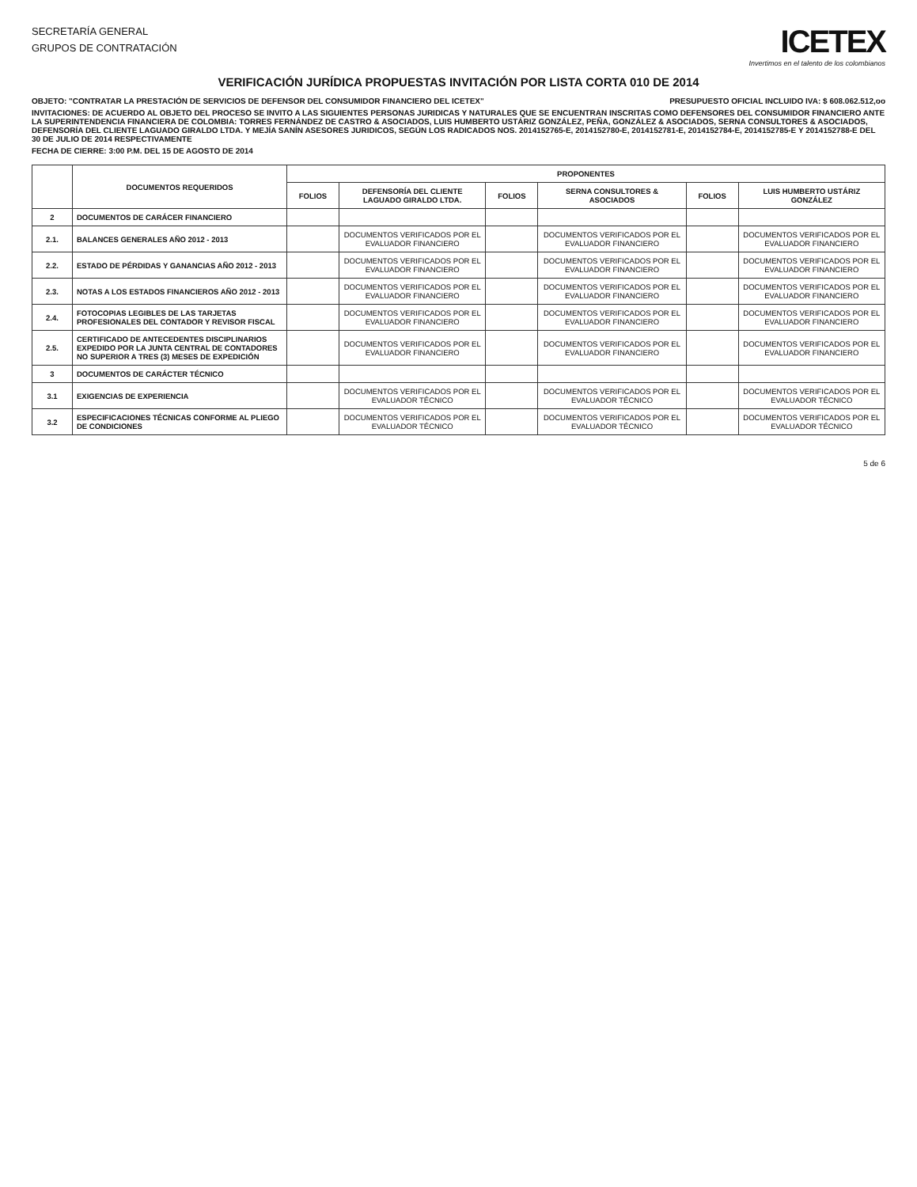SECRETARÍA GENERAL
GRUPOS DE CONTRATACIÓN
ICETEX
Invertimos en el talento de los colombianos
VERIFICACIÓN JURÍDICA PROPUESTAS INVITACIÓN POR LISTA CORTA 010 DE 2014
OBJETO: "CONTRATAR LA PRESTACIÓN DE SERVICIOS DE DEFENSOR DEL CONSUMIDOR FINANCIERO DEL ICETEX" PRESUPUESTO OFICIAL INCLUIDO IVA: $ 608.062.512,oo
INVITACIONES: DE ACUERDO AL OBJETO DEL PROCESO SE INVITO A LAS SIGUIENTES PERSONAS JURIDICAS Y NATURALES QUE SE ENCUENTRAN INSCRITAS COMO DEFENSORES DEL CONSUMIDOR FINANCIERO ANTE LA SUPERINTENDENCIA FINANCIERA DE COLOMBIA: TORRES FERNÁNDEZ DE CASTRO & ASOCIADOS, LUIS HUMBERTO USTÁRIZ GONZÁLEZ, PEÑA, GONZÁLEZ & ASOCIADOS, SERNA CONSULTORES & ASOCIADOS, DEFENSORÍA DEL CLIENTE LAGUADO GIRALDO LTDA. Y MEJÍA SANÍN ASESORES JURIDICOS, SEGÚN LOS RADICADOS NOS. 2014152765-E, 2014152780-E, 2014152781-E, 2014152784-E, 2014152785-E Y 2014152788-E DEL 30 DE JULIO DE 2014 RESPECTIVAMENTE
FECHA DE CIERRE: 3:00 P.M. DEL 15 DE AGOSTO DE 2014
| | DOCUMENTOS REQUERIDOS | PROPONENTES | | | | | |
| --- | --- | --- | --- | --- | --- | --- | --- |
| | | FOLIOS | DEFENSORÍA DEL CLIENTE LAGUADO GIRALDO LTDA. | FOLIOS | SERNA CONSULTORES & ASOCIADOS | FOLIOS | LUIS HUMBERTO USTÁRIZ GONZÁLEZ |
| 2 | DOCUMENTOS DE CARÁCER FINANCIERO | | | | | | |
| 2.1. | BALANCES GENERALES AÑO 2012 - 2013 | | DOCUMENTOS VERIFICADOS POR EL EVALUADOR FINANCIERO | | DOCUMENTOS VERIFICADOS POR EL EVALUADOR FINANCIERO | | DOCUMENTOS VERIFICADOS POR EL EVALUADOR FINANCIERO |
| 2.2. | ESTADO DE PÉRDIDAS Y GANANCIAS AÑO 2012 - 2013 | | DOCUMENTOS VERIFICADOS POR EL EVALUADOR FINANCIERO | | DOCUMENTOS VERIFICADOS POR EL EVALUADOR FINANCIERO | | DOCUMENTOS VERIFICADOS POR EL EVALUADOR FINANCIERO |
| 2.3. | NOTAS A LOS ESTADOS FINANCIEROS AÑO 2012 - 2013 | | DOCUMENTOS VERIFICADOS POR EL EVALUADOR FINANCIERO | | DOCUMENTOS VERIFICADOS POR EL EVALUADOR FINANCIERO | | DOCUMENTOS VERIFICADOS POR EL EVALUADOR FINANCIERO |
| 2.4. | FOTOCOPIAS LEGIBLES DE LAS TARJETAS PROFESIONALES DEL CONTADOR Y REVISOR FISCAL | | DOCUMENTOS VERIFICADOS POR EL EVALUADOR FINANCIERO | | DOCUMENTOS VERIFICADOS POR EL EVALUADOR FINANCIERO | | DOCUMENTOS VERIFICADOS POR EL EVALUADOR FINANCIERO |
| 2.5. | CERTIFICADO DE ANTECEDENTES DISCIPLINARIOS EXPEDIDO POR LA JUNTA CENTRAL DE CONTADORES NO SUPERIOR A TRES (3) MESES DE EXPEDICIÓN | | DOCUMENTOS VERIFICADOS POR EL EVALUADOR FINANCIERO | | DOCUMENTOS VERIFICADOS POR EL EVALUADOR FINANCIERO | | DOCUMENTOS VERIFICADOS POR EL EVALUADOR FINANCIERO |
| 3 | DOCUMENTOS DE CARÁCTER TÉCNICO | | | | | | |
| 3.1 | EXIGENCIAS DE EXPERIENCIA | | DOCUMENTOS VERIFICADOS POR EL EVALUADOR TÉCNICO | | DOCUMENTOS VERIFICADOS POR EL EVALUADOR TÉCNICO | | DOCUMENTOS VERIFICADOS POR EL EVALUADOR TÉCNICO |
| 3.2 | ESPECIFICACIONES TÉCNICAS CONFORME AL PLIEGO DE CONDICIONES | | DOCUMENTOS VERIFICADOS POR EL EVALUADOR TÉCNICO | | DOCUMENTOS VERIFICADOS POR EL EVALUADOR TÉCNICO | | DOCUMENTOS VERIFICADOS POR EL EVALUADOR TÉCNICO |
5 de 6